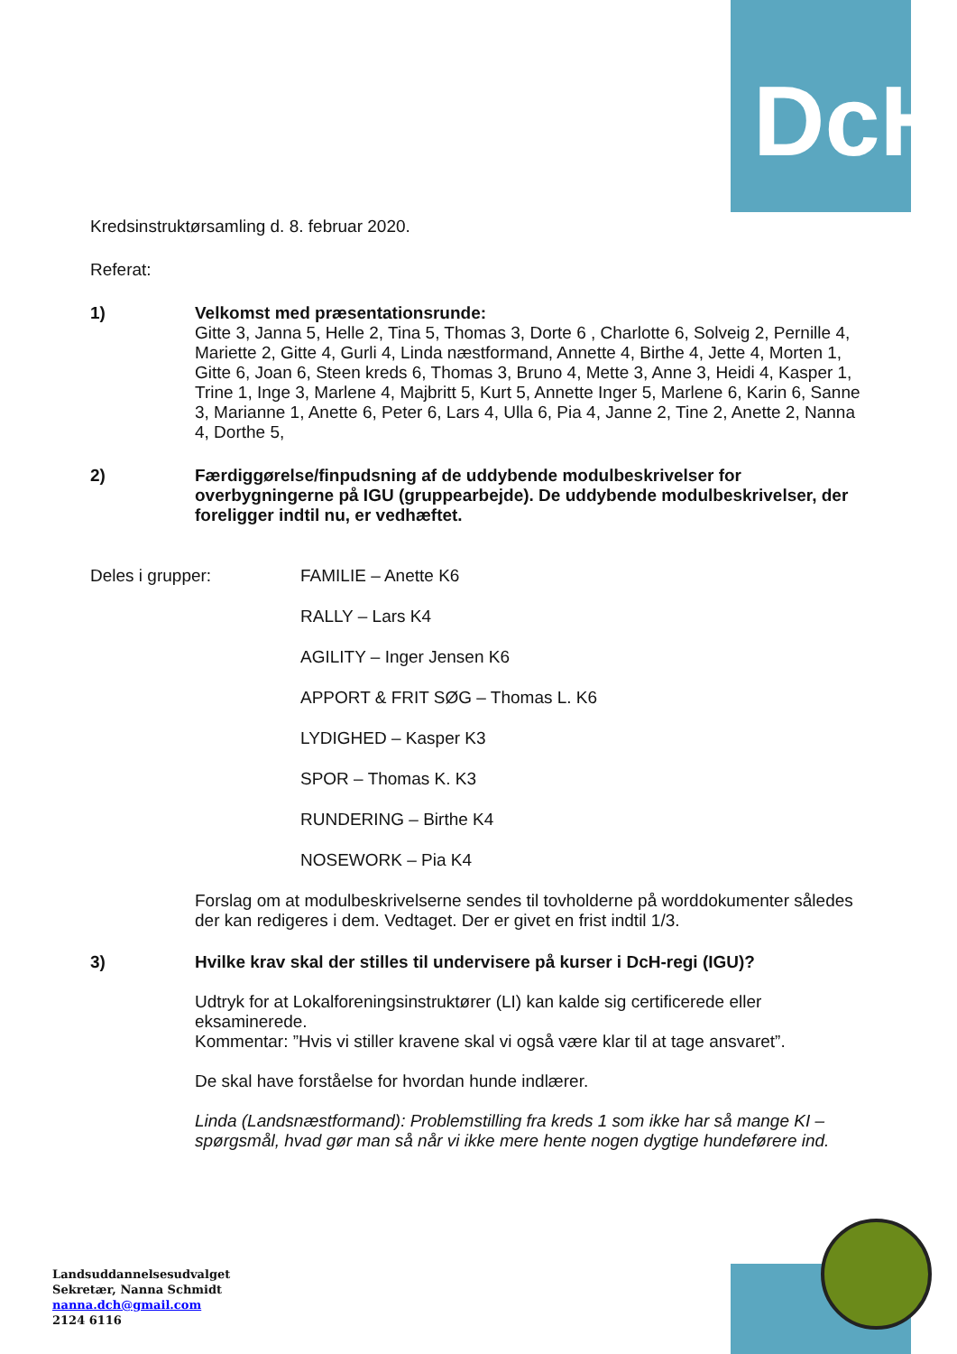DcH
Kredsinstruktørsamling d. 8. februar 2020.
Referat:
1) Velkomst med præsentationsrunde:
Gitte 3, Janna 5, Helle 2, Tina 5, Thomas 3, Dorte 6 , Charlotte 6, Solveig 2, Pernille 4, Mariette 2, Gitte 4, Gurli 4, Linda næstformand, Annette 4, Birthe 4, Jette 4, Morten 1, Gitte 6, Joan 6, Steen kreds 6, Thomas 3, Bruno 4, Mette 3, Anne 3, Heidi 4, Kasper 1, Trine 1, Inge 3, Marlene 4, Majbritt 5, Kurt 5, Annette Inger 5, Marlene 6, Karin 6, Sanne 3, Marianne 1, Anette 6, Peter 6, Lars 4, Ulla 6, Pia 4, Janne 2, Tine 2, Anette 2, Nanna 4, Dorthe 5,
2) Færdiggørelse/finpudsning af de uddybende modulbeskrivelser for overbygningerne på IGU (gruppearbejde). De uddybende modulbeskrivelser, der foreligger indtil nu, er vedhæftet.
Deles i grupper: FAMILIE – Anette K6
RALLY – Lars K4
AGILITY – Inger Jensen K6
APPORT & FRIT SØG – Thomas L. K6
LYDIGHED – Kasper K3
SPOR – Thomas K. K3
RUNDERING – Birthe K4
NOSEWORK – Pia K4
Forslag om at modulbeskrivelserne sendes til tovholderne på worddokumenter således der kan redigeres i dem. Vedtaget. Der er givet en frist indtil 1/3.
3) Hvilke krav skal der stilles til undervisere på kurser i DcH-regi (IGU)?
Udtryk for at Lokalforeningsinstruktører (LI) kan kalde sig certificerede eller eksaminerede.
Kommentar: ”Hvis vi stiller kravene skal vi også være klar til at tage ansvaret”.
De skal have forståelse for hvordan hunde indlærer.
Linda (Landsnæstformand): Problemstilling fra kreds 1 som ikke har så mange KI – spørgsmål, hvad gør man så når vi ikke mere hente nogen dygtige hundeførere ind.
Landsuddannelsesudvalget
Sekretær, Nanna Schmidt
nanna.dch@gmail.com
2124 6116